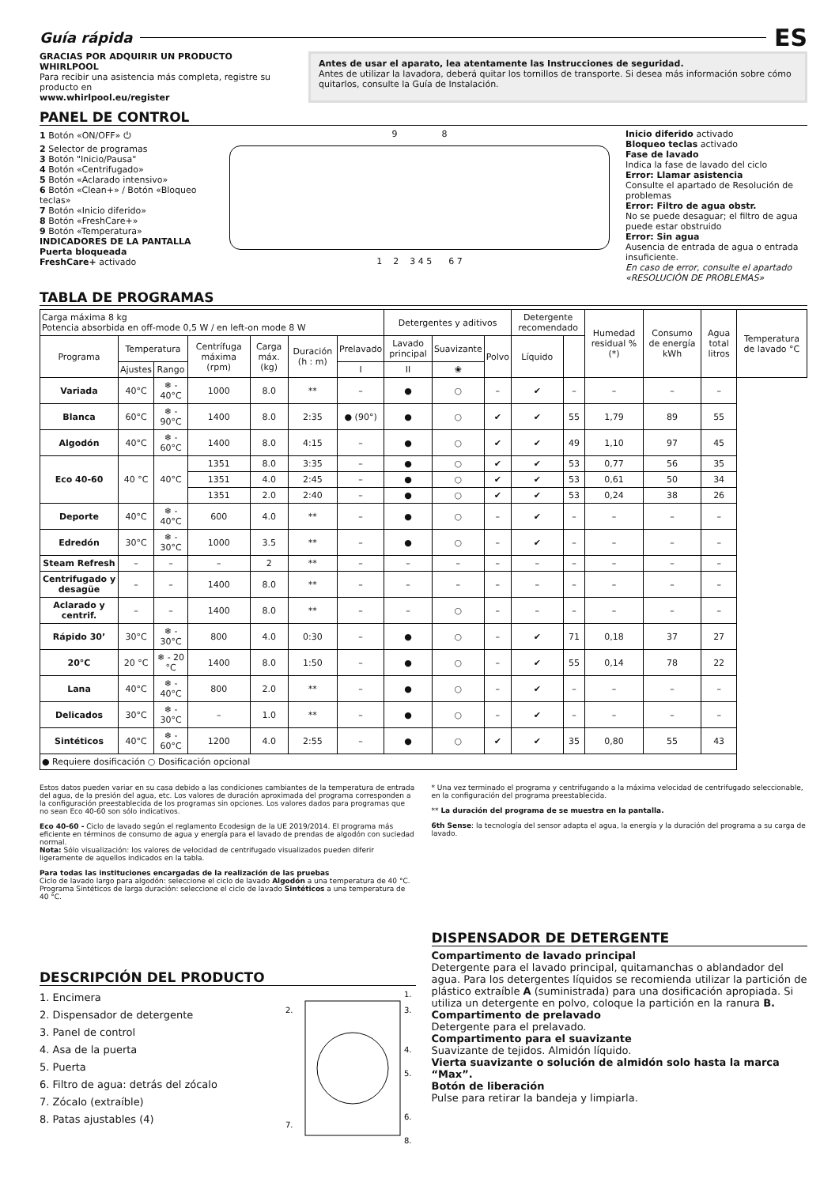Guía rápida
ES
GRACIAS POR ADQUIRIR UN PRODUCTO WHIRLPOOL
Para recibir una asistencia más completa, registre su producto en
www.whirlpool.eu/register
Antes de usar el aparato, lea atentamente las Instrucciones de seguridad.
Antes de utilizar la lavadora, deberá quitar los tornillos de transporte. Si desea más información sobre cómo quitarlos, consulte la Guía de Instalación.
PANEL DE CONTROL
1 Botón «ON/OFF» ⏻
2 Selector de programas
3 Botón "Inicio/Pausa"
4 Botón «Centrifugado»
5 Botón «Aclarado intensivo»
6 Botón «Clean+» / Botón «Bloqueo teclas»
7 Botón «Inicio diferido»
8 Botón «FreshCare+»
9 Botón «Temperatura»
INDICADORES DE LA PANTALLA
Puerta bloqueada
FreshCare+ activado
9 8
1 2 3 4 5 6 7
Inicio diferido activado
Bloqueo teclas activado
Fase de lavado
Indica la fase de lavado del ciclo
Error: Llamar asistencia
Consulte el apartado de Resolución de problemas
Error: Filtro de agua obstr.
No se puede desaguar; el filtro de agua puede estar obstruido
Error: Sin agua
Ausencia de entrada de agua o entrada insuficiente.
En caso de error, consulte el apartado «RESOLUCIÓN DE PROBLEMAS»
TABLA DE PROGRAMAS
| Carga máxima 8 kg Potencia absorbida en off-mode 0,5 W / en left-on mode 8 W | | | | | | | Detergentes y aditivos | | | Detergente recomendado | | Humedad residual % (*) | Consumo de energía kWh | Agua total litros | Temperatura de lavado °C |
| Programa | Temperatura | | Centrífuga máxima (rpm) | Carga máx. (kg) | Duración (h : m) | Prelavado | Lavado principal | Suavizante | Polvo | Líquido | | | | | |
| | Ajustes | Rango | | | | I | II | ❀ | | | | | | | |
| Variada | 40°C | ❄ - 40°C | 1000 | 8.0 | ** | – | ● | ○ | – | ✔ | – | – | – | – | |
| Blanca | 60°C | ❄ - 90°C | 1400 | 8.0 | 2:35 | ● (90°) | ● | ○ | ✔ | ✔ | 55 | 1,79 | 89 | 55 | |
| Algodón | 40°C | ❄ - 60°C | 1400 | 8.0 | 4:15 | – | ● | ○ | ✔ | ✔ | 49 | 1,10 | 97 | 45 | |
| Eco 40-60 | 40 °C | 40°C | 1351 | 8.0 | 3:35 | – | ● | ○ | ✔ | ✔ | 53 | 0,77 | 56 | 35 | |
| | | | 1351 | 4.0 | 2:45 | – | ● | ○ | ✔ | ✔ | 53 | 0,61 | 50 | 34 | |
| | | | 1351 | 2.0 | 2:40 | – | ● | ○ | ✔ | ✔ | 53 | 0,24 | 38 | 26 | |
| Deporte | 40°C | ❄ - 40°C | 600 | 4.0 | ** | – | ● | ○ | – | ✔ | – | – | – | – | |
| Edredón | 30°C | ❄ - 30°C | 1000 | 3.5 | ** | – | ● | ○ | – | ✔ | – | – | – | – | |
| Steam Refresh | – | – | – | 2 | ** | – | – | – | – | – | – | – | – | – | |
| Centrifugado y desagüe | – | – | 1400 | 8.0 | ** | – | – | – | – | – | – | – | – | – | |
| Aclarado y centrif. | – | – | 1400 | 8.0 | ** | – | – | ○ | – | – | – | – | – | – | |
| Rápido 30’ | 30°C | ❄ - 30°C | 800 | 4.0 | 0:30 | – | ● | ○ | – | ✔ | 71 | 0,18 | 37 | 27 | |
| 20°C | 20 °C | ❄ - 20 °C | 1400 | 8.0 | 1:50 | – | ● | ○ | – | ✔ | 55 | 0,14 | 78 | 22 | |
| Lana | 40°C | ❄ - 40°C | 800 | 2.0 | ** | – | ● | ○ | – | ✔ | – | – | – | – | |
| Delicados | 30°C | ❄ - 30°C | – | 1.0 | ** | – | ● | ○ | – | ✔ | – | – | – | – | |
| Sintéticos | 40°C | ❄ - 60°C | 1200 | 4.0 | 2:55 | – | ● | ○ | ✔ | ✔ | 35 | 0,80 | 55 | 43 | |
| ● Requiere dosificación ○ Dosificación opcional | | | | | | | | | | | | | | | |
Estos datos pueden variar en su casa debido a las condiciones cambiantes de la temperatura de entrada del agua, de la presión del agua, etc. Los valores de duración aproximada del programa corresponden a la configuración preestablecida de los programas sin opciones. Los valores dados para programas que no sean Eco 40-60 son sólo indicativos.
Eco 40-60 - Ciclo de lavado según el reglamento Ecodesign de la UE 2019/2014. El programa más eficiente en términos de consumo de agua y energía para el lavado de prendas de algodón con suciedad normal.
Nota: Sólo visualización: los valores de velocidad de centrifugado visualizados pueden diferir ligeramente de aquellos indicados en la tabla.
Para todas las instituciones encargadas de la realización de las pruebas
Ciclo de lavado largo para algodón: seleccione el ciclo de lavado Algodón a una temperatura de 40 °C.
Programa Sintéticos de larga duración: seleccione el ciclo de lavado Sintéticos a una temperatura de 40 °C.
* Una vez terminado el programa y centrifugando a la máxima velocidad de centrifugado seleccionable, en la configuración del programa preestablecida.
** La duración del programa de se muestra en la pantalla.
6th Sense: la tecnología del sensor adapta el agua, la energía y la duración del programa a su carga de lavado.
DESCRIPCIÓN DEL PRODUCTO
1. Encimera
2. Dispensador de detergente
3. Panel de control
4. Asa de la puerta
5. Puerta
6. Filtro de agua: detrás del zócalo
7. Zócalo (extraíble)
8. Patas ajustables (4)
2.
1.
3.
4.
5.
6.
7.
8.
DISPENSADOR DE DETERGENTE
Compartimento de lavado principal
Detergente para el lavado principal, quitamanchas o ablandador del agua. Para los detergentes líquidos se recomienda utilizar la partición de plástico extraíble A (suministrada) para una dosificación apropiada. Si utiliza un detergente en polvo, coloque la partición en la ranura B.
Compartimento de prelavado
Detergente para el prelavado.
Compartimento para el suavizante
Suavizante de tejidos. Almidón líquido.
Vierta suavizante o solución de almidón solo hasta la marca “Max”.
Botón de liberación
Pulse para retirar la bandeja y limpiarla.